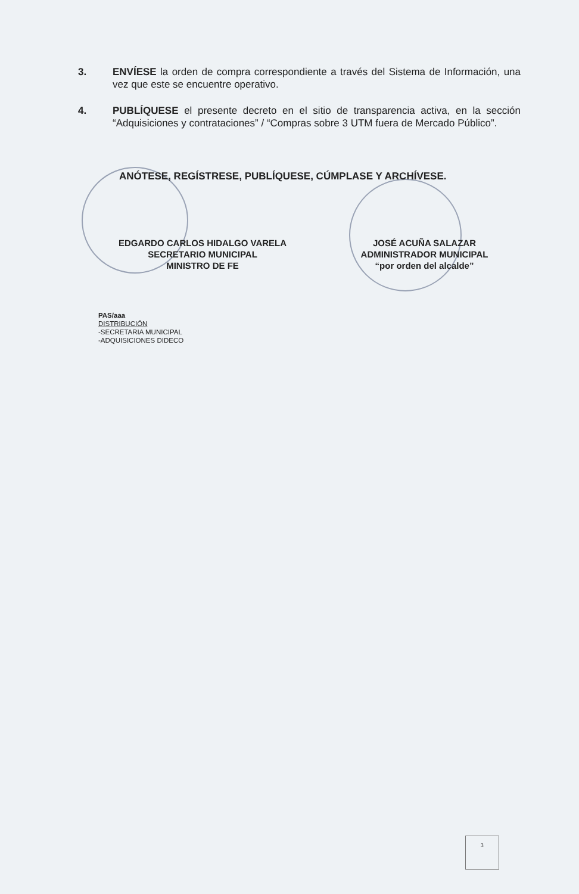3. ENVÍESE la orden de compra correspondiente a través del Sistema de Información, una vez que este se encuentre operativo.
4. PUBLÍQUESE el presente decreto en el sitio de transparencia activa, en la sección “Adquisiciones y contrataciones” / “Compras sobre 3 UTM fuera de Mercado Público”.
ANÓTESE, REGÍSTRESE, PUBLÍQUESE, CÚMPLASE Y ARCHÍVESE.
EDGARDO CARLOS HIDALGO VARELA
SECRETARIO MUNICIPAL
MINISTRO DE FE
JOSÉ ACUÑA SALAZAR
ADMINISTRADOR MUNICIPAL
“por orden del alcalde”
PAS/aaa
DISTRIBUCIÓN
-SECRETARIA MUNICIPAL
-ADQUISICIONES DIDECO
3